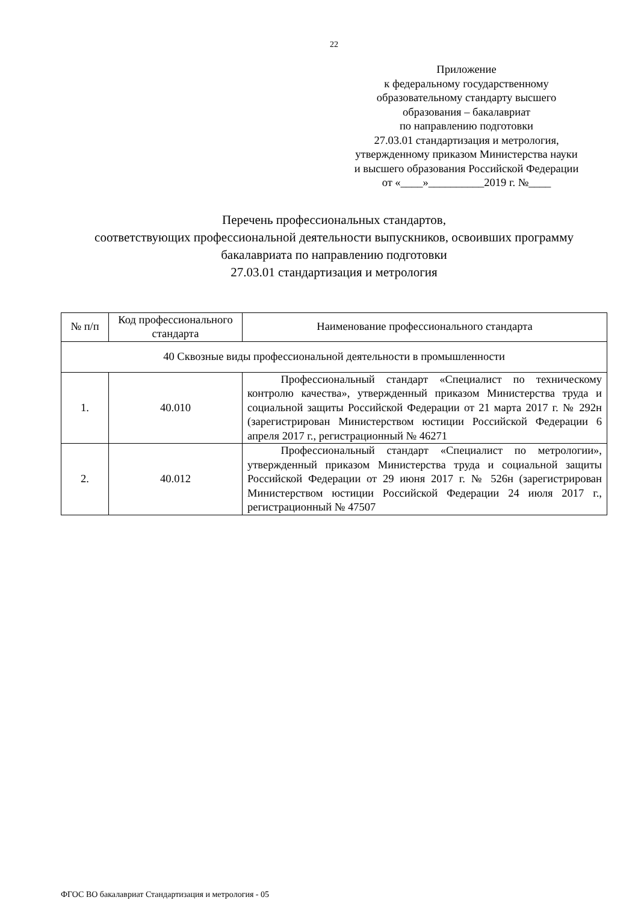22
Приложение
к федеральному государственному
образовательному стандарту высшего
образования – бакалавриат
по направлению подготовки
27.03.01 стандартизация и метрология,
утвержденному приказом Министерства науки
и высшего образования Российской Федерации
от «____»__________2019 г. №____
Перечень профессиональных стандартов,
соответствующих профессиональной деятельности выпускников, освоивших программу бакалавриата по направлению подготовки
27.03.01 стандартизация и метрология
| № п/п | Код профессионального стандарта | Наименование профессионального стандарта |
| --- | --- | --- |
| 40 Сквозные виды профессиональной деятельности в промышленности | | |
| 1. | 40.010 | Профессиональный стандарт «Специалист по техническому контролю качества», утвержденный приказом Министерства труда и социальной защиты Российской Федерации от 21 марта 2017 г. № 292н (зарегистрирован Министерством юстиции Российской Федерации 6 апреля 2017 г., регистрационный № 46271 |
| 2. | 40.012 | Профессиональный стандарт «Специалист по метрологии», утвержденный приказом Министерства труда и социальной защиты Российской Федерации от 29 июня 2017 г. № 526н (зарегистрирован Министерством юстиции Российской Федерации 24 июля 2017 г., регистрационный № 47507 |
ФГОС ВО бакалавриат Стандартизация и метрология - 05